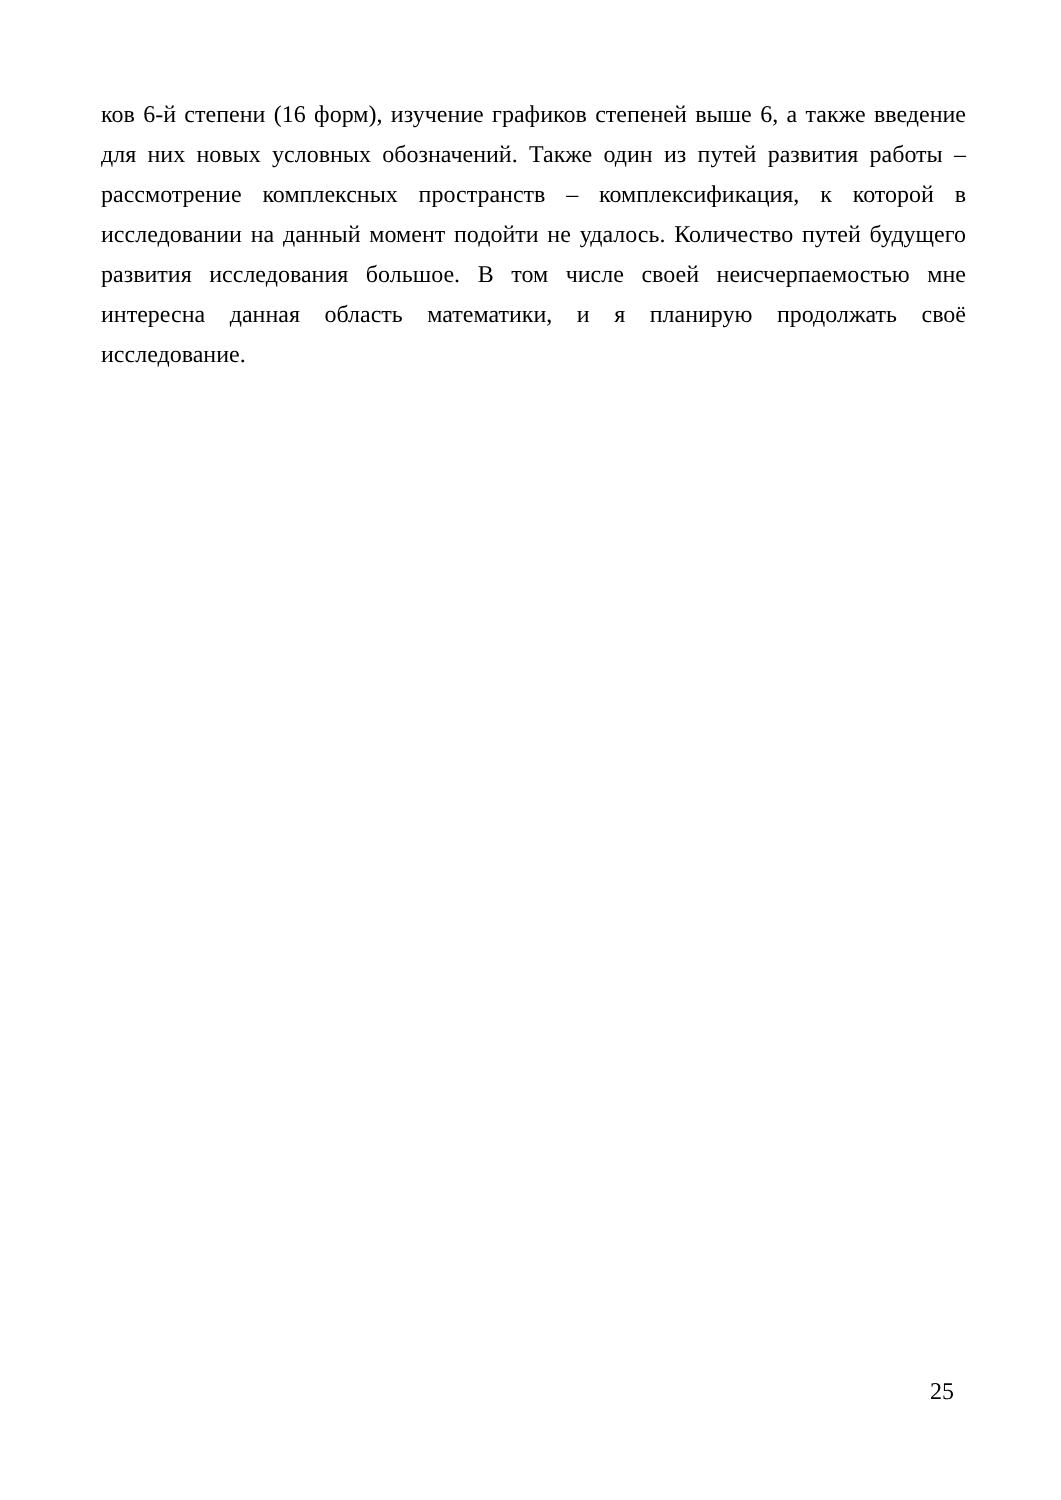ков 6-й степени (16 форм), изучение графиков степеней выше 6, а также введение для них новых условных обозначений. Также один из путей развития работы – рассмотрение комплексных пространств – комплексификация, к которой в исследовании на данный момент подойти не удалось. Количество путей будущего развития исследования большое. В том числе своей неисчерпаемостью мне интересна данная область математики, и я планирую продолжать своё исследование.
25